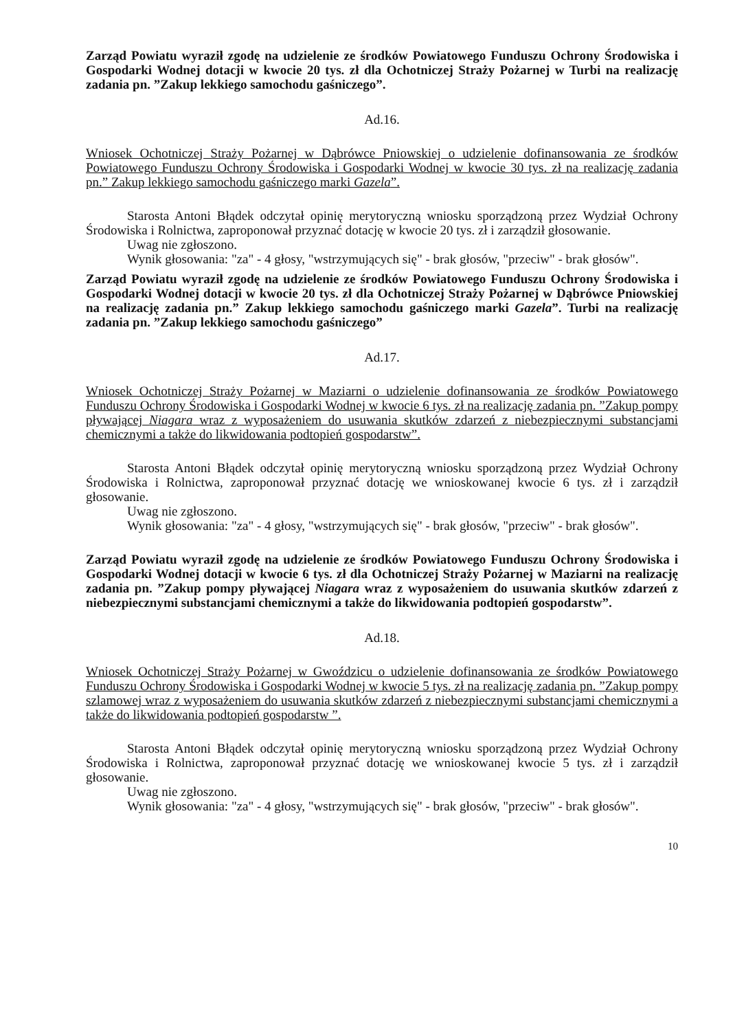Zarząd Powiatu wyraził zgodę na udzielenie ze środków Powiatowego Funduszu Ochrony Środowiska i Gospodarki Wodnej dotacji w kwocie 20 tys. zł dla Ochotniczej Straży Pożarnej w Turbi na realizację zadania pn. ”Zakup lekkiego samochodu gaśniczego”.
Ad.16.
Wniosek Ochotniczej Straży Pożarnej w Dąbrówce Pniowskiej o udzielenie dofinansowania ze środków Powiatowego Funduszu Ochrony Środowiska i Gospodarki Wodnej w kwocie 30 tys. zł na realizację zadania pn.” Zakup lekkiego samochodu gaśniczego marki Gazela”.
Starosta Antoni Błądek odczytał opinię merytoryczną wniosku sporządzoną przez Wydział Ochrony Środowiska i Rolnictwa, zaproponował przyznać dotację w kwocie 20 tys. zł i zarządził głosowanie.
Uwag nie zgłoszono.
Wynik głosowania: "za" - 4 głosy, "wstrzymujących się" - brak głosów, "przeciw" - brak głosów".
Zarząd Powiatu wyraził zgodę na udzielenie ze środków Powiatowego Funduszu Ochrony Środowiska i Gospodarki Wodnej dotacji w kwocie 20 tys. zł dla Ochotniczej Straży Pożarnej w Dąbrówce Pniowskiej na realizację zadania pn.” Zakup lekkiego samochodu gaśniczego marki Gazela”. Turbi na realizację zadania pn. ”Zakup lekkiego samochodu gaśniczego”
Ad.17.
Wniosek Ochotniczej Straży Pożarnej w Maziarni o udzielenie dofinansowania ze środków Powiatowego Funduszu Ochrony Środowiska i Gospodarki Wodnej w kwocie 6 tys. zł na realizację zadania pn. ”Zakup pompy pływającej Niagara wraz z wyposażeniem do usuwania skutków zdarzeń z niebezpiecznymi substancjami chemicznymi a także do likwidowania podtopień gospodarstw”.
Starosta Antoni Błądek odczytał opinię merytoryczną wniosku sporządzoną przez Wydział Ochrony Środowiska i Rolnictwa, zaproponował przyznać dotację we wnioskowanej kwocie 6 tys. zł i zarządził głosowanie.
Uwag nie zgłoszono.
Wynik głosowania: "za" - 4 głosy, "wstrzymujących się" - brak głosów, "przeciw" - brak głosów".
Zarząd Powiatu wyraził zgodę na udzielenie ze środków Powiatowego Funduszu Ochrony Środowiska i Gospodarki Wodnej dotacji w kwocie 6 tys. zł dla Ochotniczej Straży Pożarnej w Maziarni na realizację zadania pn. ”Zakup pompy pływającej Niagara wraz z wyposażeniem do usuwania skutków zdarzeń z niebezpiecznymi substancjami chemicznymi a także do likwidowania podtopień gospodarstw”.
Ad.18.
Wniosek Ochotniczej Straży Pożarnej w Gwoździcu o udzielenie dofinansowania ze środków Powiatowego Funduszu Ochrony Środowiska i Gospodarki Wodnej w kwocie 5 tys. zł na realizację zadania pn. ”Zakup pompy szlamowej wraz z wyposażeniem do usuwania skutków zdarzeń z niebezpiecznymi substancjami chemicznymi a także do likwidowania podtopień gospodarstw ”.
Starosta Antoni Błądek odczytał opinię merytoryczną wniosku sporządzoną przez Wydział Ochrony Środowiska i Rolnictwa, zaproponował przyznać dotację we wnioskowanej kwocie 5 tys. zł i zarządził głosowanie.
Uwag nie zgłoszono.
Wynik głosowania: "za" - 4 głosy, "wstrzymujących się" - brak głosów, "przeciw" - brak głosów".
10